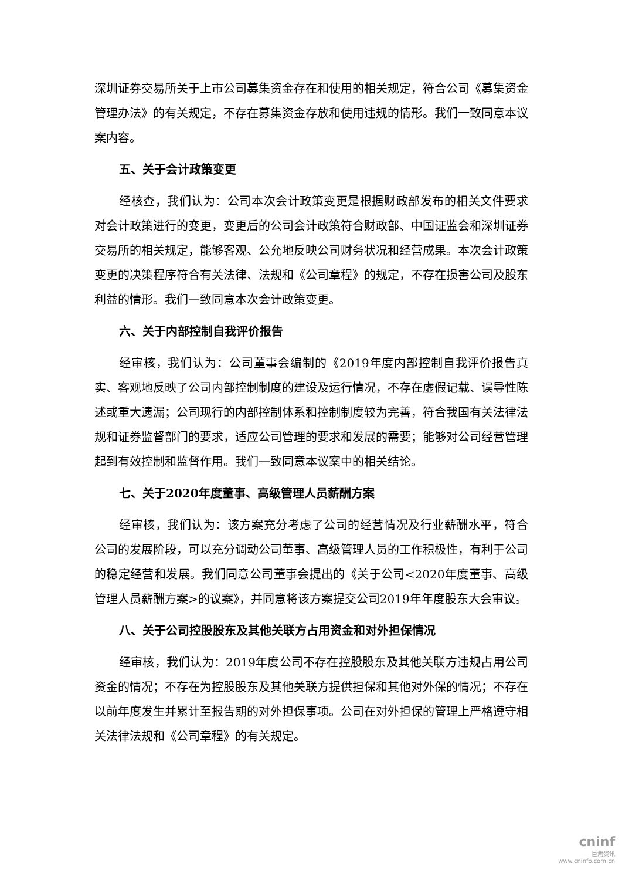深圳证券交易所关于上市公司募集资金存在和使用的相关规定，符合公司《募集资金管理办法》的有关规定，不存在募集资金存放和使用违规的情形。我们一致同意本议案内容。
五、关于会计政策变更
经核查，我们认为：公司本次会计政策变更是根据财政部发布的相关文件要求对会计政策进行的变更，变更后的公司会计政策符合财政部、中国证监会和深圳证券交易所的相关规定，能够客观、公允地反映公司财务状况和经营成果。本次会计政策变更的决策程序符合有关法律、法规和《公司章程》的规定，不存在损害公司及股东利益的情形。我们一致同意本次会计政策变更。
六、关于内部控制自我评价报告
经审核，我们认为：公司董事会编制的《2019年度内部控制自我评价报告真实、客观地反映了公司内部控制制度的建设及运行情况，不存在虚假记载、误导性陈述或重大遗漏；公司现行的内部控制体系和控制制度较为完善，符合我国有关法律法规和证券监督部门的要求，适应公司管理的要求和发展的需要；能够对公司经营管理起到有效控制和监督作用。我们一致同意本议案中的相关结论。
七、关于2020年度董事、高级管理人员薪酬方案
经审核，我们认为：该方案充分考虑了公司的经营情况及行业薪酬水平，符合公司的发展阶段，可以充分调动公司董事、高级管理人员的工作积极性，有利于公司的稳定经营和发展。我们同意公司董事会提出的《关于公司<2020年度董事、高级管理人员薪酬方案>的议案》，并同意将该方案提交公司2019年年度股东大会审议。
八、关于公司控股股东及其他关联方占用资金和对外担保情况
经审核，我们认为：2019年度公司不存在控股股东及其他关联方违规占用公司资金的情况；不存在为控股股东及其他关联方提供担保和其他对外保的情况；不存在以前年度发生并累计至报告期的对外担保事项。公司在对外担保的管理上严格遵守相关法律法规和《公司章程》的有关规定。
cninf
巨潮资讯
www.cninfo.com.cn